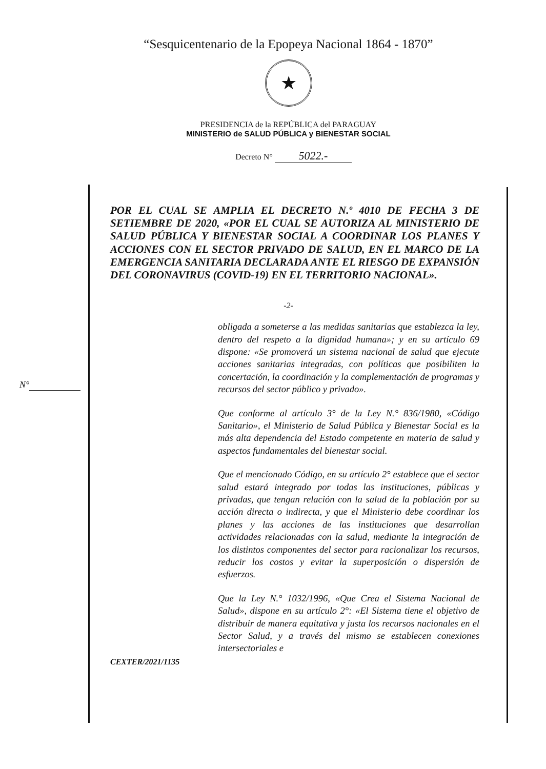“Sesquicentenario de la Epopeya Nacional 1864 - 1870”
★
PRESIDENCIA de la REPÚBLICA del PARAGUAY
MINISTERIO de SALUD PÚBLICA y BIENESTAR SOCIAL
Decreto N° 5022.-
POR EL CUAL SE AMPLIA EL DECRETO N.º 4010 DE FECHA 3 DE SETIEMBRE DE 2020, «POR EL CUAL SE AUTORIZA AL MINISTERIO DE SALUD PÚBLICA Y BIENESTAR SOCIAL A COORDINAR LOS PLANES Y ACCIONES CON EL SECTOR PRIVADO DE SALUD, EN EL MARCO DE LA EMERGENCIA SANITARIA DECLARADA ANTE EL RIESGO DE EXPANSIÓN DEL CORONAVIRUS (COVID-19) EN EL TERRITORIO NACIONAL».
-2-
obligada a someterse a las medidas sanitarias que establezca la ley, dentro del respeto a la dignidad humana»; y en su artículo 69 dispone: «Se promoverá un sistema nacional de salud que ejecute acciones sanitarias integradas, con políticas que posibiliten la concertación, la coordinación y la complementación de programas y recursos del sector público y privado».
Que conforme al artículo 3° de la Ley N.° 836/1980, «Código Sanitario», el Ministerio de Salud Pública y Bienestar Social es la más alta dependencia del Estado competente en materia de salud y aspectos fundamentales del bienestar social.
Que el mencionado Código, en su artículo 2° establece que el sector salud estará integrado por todas las instituciones, públicas y privadas, que tengan relación con la salud de la población por su acción directa o indirecta, y que el Ministerio debe coordinar los planes y las acciones de las instituciones que desarrollan actividades relacionadas con la salud, mediante la integración de los distintos componentes del sector para racionalizar los recursos, reducir los costos y evitar la superposición o dispersión de esfuerzos.
Que la Ley N.° 1032/1996, «Que Crea el Sistema Nacional de Salud», dispone en su artículo 2°: «El Sistema tiene el objetivo de distribuir de manera equitativa y justa los recursos nacionales en el Sector Salud, y a través del mismo se establecen conexiones intersectoriales e
N°
CEXTER/2021/1135